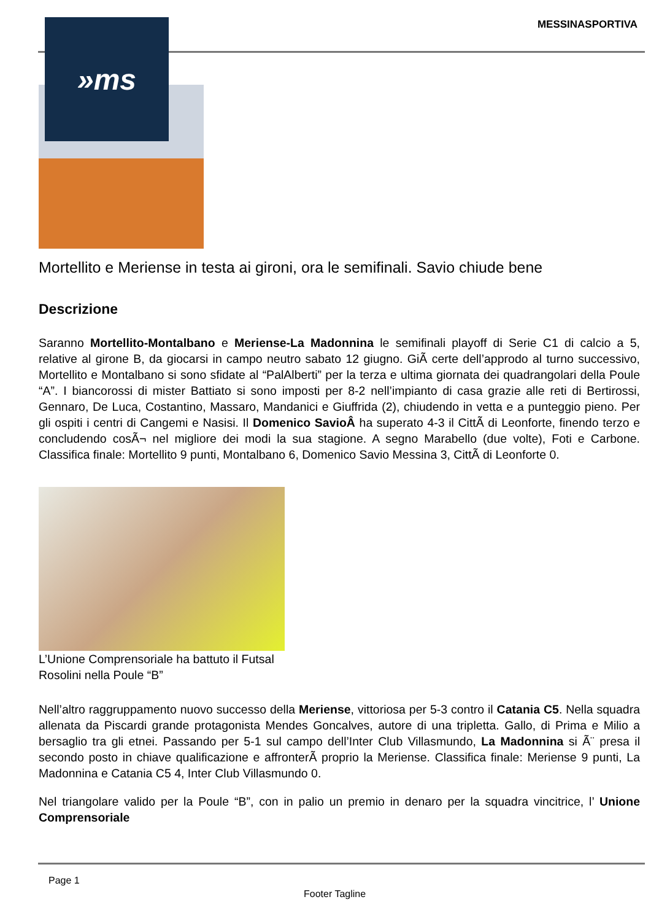MESSINASPORTIVA
Mortellito e Meriense in testa ai gironi, ora le semifinali. Savio chiude bene
Descrizione
Saranno Mortellito-Montalbano e Meriense-La Madonnina le semifinali playoff di Serie C1 di calcio a 5, relative al girone B, da giocarsi in campo neutro sabato 12 giugno. GiÃ certe dell’approdo al turno successivo, Mortellito e Montalbano si sono sfidate al “PalAlberti” per la terza e ultima giornata dei quadrangolari della Poule “A”. I biancorossi di mister Battiato si sono imposti per 8-2 nell’impianto di casa grazie alle reti di Bertirossi, Gennaro, De Luca, Costantino, Massaro, Mandanici e Giuffrida (2), chiudendo in vetta e a punteggio pieno. Per gli ospiti i centri di Cangemi e Nasisi. Il Domenico SavioÂ ha superato 4-3 il CittÃ di Leonforte, finendo terzo e concludendo cosÃ¬ nel migliore dei modi la sua stagione. A segno Marabello (due volte), Foti e Carbone. Classifica finale: Mortellito 9 punti, Montalbano 6, Domenico Savio Messina 3, CittÃ di Leonforte 0.
L’Unione Comprensoriale ha battuto il Futsal Rosolini nella Poule “B”
Nell’altro raggruppamento nuovo successo della Meriense, vittoriosa per 5-3 contro il Catania C5. Nella squadra allenata da Piscardi grande protagonista Mendes Goncalves, autore di una tripletta. Gallo, di Prima e Milio a bersaglio tra gli etnei. Passando per 5-1 sul campo dell’Inter Club Villasmundo, La Madonnina si Ã¨ presa il secondo posto in chiave qualificazione e affronterÃ proprio la Meriense. Classifica finale: Meriense 9 punti, La Madonnina e Catania C5 4, Inter Club Villasmundo 0.
Nel triangolare valido per la Poule “B”, con in palio un premio in denaro per la squadra vincitrice, l’ Unione Comprensoriale
»ms
Page 1
Footer Tagline